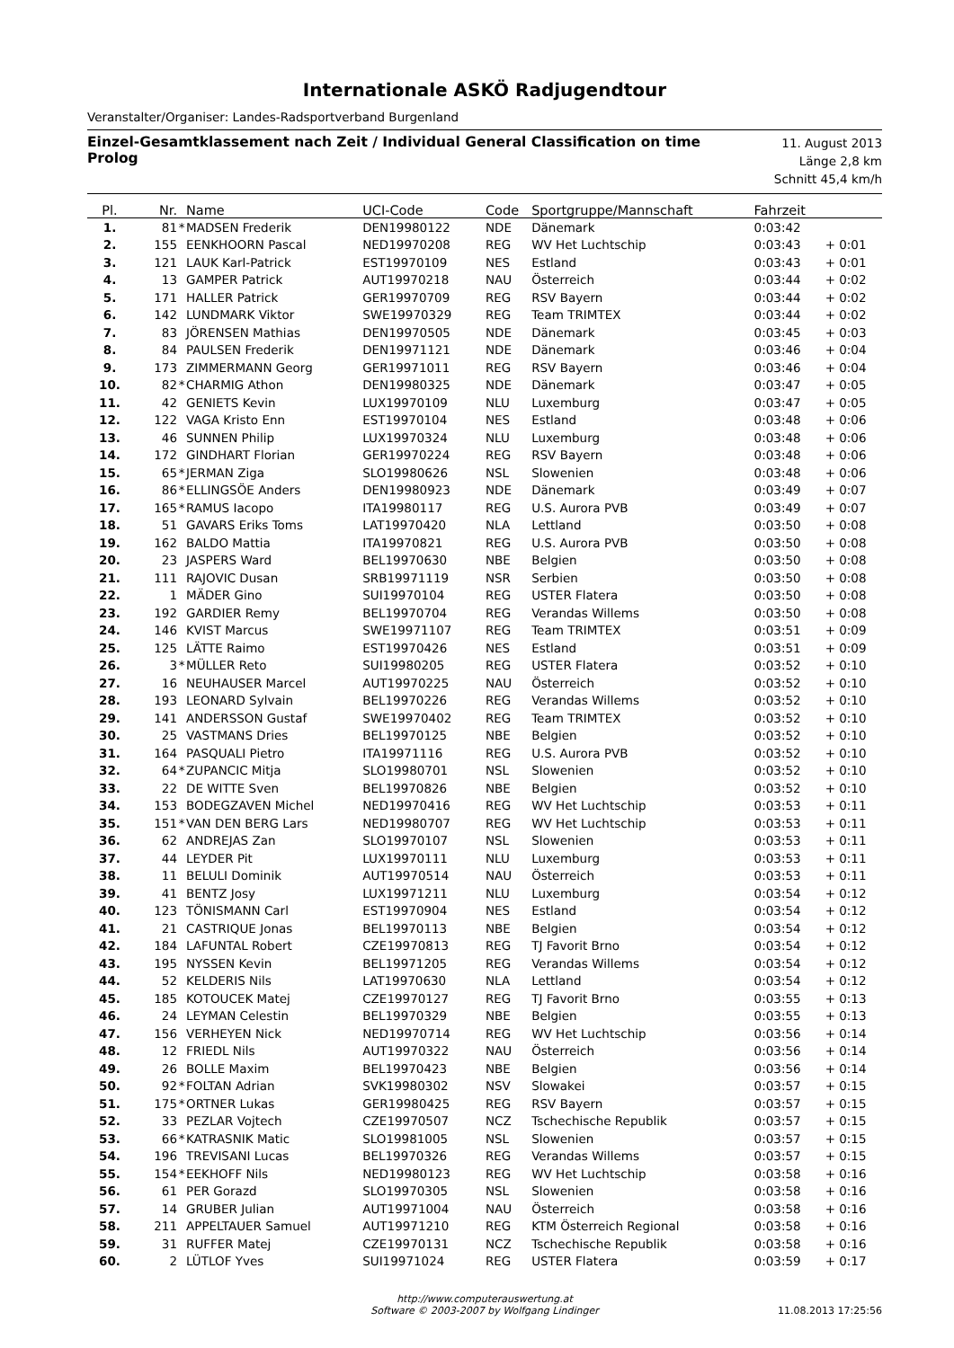Internationale ASKÖ Radjugendtour
Veranstalter/Organiser: Landes-Radsportverband Burgenland
Einzel-Gesamtklassement nach Zeit / Individual General Classification on time
Prolog
11. August 2013
Länge 2,8 km
Schnitt 45,4 km/h
| Pl. | Nr. | | Name | UCI-Code | Code | Sportgruppe/Mannschaft | Fahrzeit | |
| --- | --- | --- | --- | --- | --- | --- | --- | --- |
| 1. | 81 | * | MADSEN Frederik | DEN19980122 | NDE | Dänemark | 0:03:42 | |
| 2. | 155 | | EENKHOORN Pascal | NED19970208 | REG | WV Het Luchtschip | 0:03:43 | + 0:01 |
| 3. | 121 | | LAUK Karl-Patrick | EST19970109 | NES | Estland | 0:03:43 | + 0:01 |
| 4. | 13 | | GAMPER Patrick | AUT19970218 | NAU | Österreich | 0:03:44 | + 0:02 |
| 5. | 171 | | HALLER Patrick | GER19970709 | REG | RSV Bayern | 0:03:44 | + 0:02 |
| 6. | 142 | | LUNDMARK Viktor | SWE19970329 | REG | Team TRIMTEX | 0:03:44 | + 0:02 |
| 7. | 83 | | JÖRENSEN Mathias | DEN19970505 | NDE | Dänemark | 0:03:45 | + 0:03 |
| 8. | 84 | | PAULSEN Frederik | DEN19971121 | NDE | Dänemark | 0:03:46 | + 0:04 |
| 9. | 173 | | ZIMMERMANN Georg | GER19971011 | REG | RSV Bayern | 0:03:46 | + 0:04 |
| 10. | 82 | * | CHARMIG Athon | DEN19980325 | NDE | Dänemark | 0:03:47 | + 0:05 |
| 11. | 42 | | GENIETS Kevin | LUX19970109 | NLU | Luxemburg | 0:03:47 | + 0:05 |
| 12. | 122 | | VAGA Kristo Enn | EST19970104 | NES | Estland | 0:03:48 | + 0:06 |
| 13. | 46 | | SUNNEN Philip | LUX19970324 | NLU | Luxemburg | 0:03:48 | + 0:06 |
| 14. | 172 | | GINDHART Florian | GER19970224 | REG | RSV Bayern | 0:03:48 | + 0:06 |
| 15. | 65 | * | JERMAN Ziga | SLO19980626 | NSL | Slowenien | 0:03:48 | + 0:06 |
| 16. | 86 | * | ELLINGSÖE Anders | DEN19980923 | NDE | Dänemark | 0:03:49 | + 0:07 |
| 17. | 165 | * | RAMUS Iacopo | ITA19980117 | REG | U.S. Aurora PVB | 0:03:49 | + 0:07 |
| 18. | 51 | | GAVARS Eriks Toms | LAT19970420 | NLA | Lettland | 0:03:50 | + 0:08 |
| 19. | 162 | | BALDO Mattia | ITA19970821 | REG | U.S. Aurora PVB | 0:03:50 | + 0:08 |
| 20. | 23 | | JASPERS Ward | BEL19970630 | NBE | Belgien | 0:03:50 | + 0:08 |
| 21. | 111 | | RAJOVIC Dusan | SRB19971119 | NSR | Serbien | 0:03:50 | + 0:08 |
| 22. | 1 | | MÄDER Gino | SUI19970104 | REG | USTER Flatera | 0:03:50 | + 0:08 |
| 23. | 192 | | GARDIER Remy | BEL19970704 | REG | Verandas Willems | 0:03:50 | + 0:08 |
| 24. | 146 | | KVIST Marcus | SWE19971107 | REG | Team TRIMTEX | 0:03:51 | + 0:09 |
| 25. | 125 | | LÄTTE Raimo | EST19970426 | NES | Estland | 0:03:51 | + 0:09 |
| 26. | 3 | * | MÜLLER Reto | SUI19980205 | REG | USTER Flatera | 0:03:52 | + 0:10 |
| 27. | 16 | | NEUHAUSER Marcel | AUT19970225 | NAU | Österreich | 0:03:52 | + 0:10 |
| 28. | 193 | | LEONARD Sylvain | BEL19970226 | REG | Verandas Willems | 0:03:52 | + 0:10 |
| 29. | 141 | | ANDERSSON Gustaf | SWE19970402 | REG | Team TRIMTEX | 0:03:52 | + 0:10 |
| 30. | 25 | | VASTMANS Dries | BEL19970125 | NBE | Belgien | 0:03:52 | + 0:10 |
| 31. | 164 | | PASQUALI Pietro | ITA19971116 | REG | U.S. Aurora PVB | 0:03:52 | + 0:10 |
| 32. | 64 | * | ZUPANCIC Mitja | SLO19980701 | NSL | Slowenien | 0:03:52 | + 0:10 |
| 33. | 22 | | DE WITTE Sven | BEL19970826 | NBE | Belgien | 0:03:52 | + 0:10 |
| 34. | 153 | | BODEGZAVEN Michel | NED19970416 | REG | WV Het Luchtschip | 0:03:53 | + 0:11 |
| 35. | 151 | * | VAN DEN BERG Lars | NED19980707 | REG | WV Het Luchtschip | 0:03:53 | + 0:11 |
| 36. | 62 | | ANDREJAS Zan | SLO19970107 | NSL | Slowenien | 0:03:53 | + 0:11 |
| 37. | 44 | | LEYDER Pit | LUX19970111 | NLU | Luxemburg | 0:03:53 | + 0:11 |
| 38. | 11 | | BELULI Dominik | AUT19970514 | NAU | Österreich | 0:03:53 | + 0:11 |
| 39. | 41 | | BENTZ Josy | LUX19971211 | NLU | Luxemburg | 0:03:54 | + 0:12 |
| 40. | 123 | | TÖNISMANN Carl | EST19970904 | NES | Estland | 0:03:54 | + 0:12 |
| 41. | 21 | | CASTRIQUE Jonas | BEL19970113 | NBE | Belgien | 0:03:54 | + 0:12 |
| 42. | 184 | | LAFUNTAL Robert | CZE19970813 | REG | TJ Favorit Brno | 0:03:54 | + 0:12 |
| 43. | 195 | | NYSSEN Kevin | BEL19971205 | REG | Verandas Willems | 0:03:54 | + 0:12 |
| 44. | 52 | | KELDERIS Nils | LAT19970630 | NLA | Lettland | 0:03:54 | + 0:12 |
| 45. | 185 | | KOTOUCEK Matej | CZE19970127 | REG | TJ Favorit Brno | 0:03:55 | + 0:13 |
| 46. | 24 | | LEYMAN Celestin | BEL19970329 | NBE | Belgien | 0:03:55 | + 0:13 |
| 47. | 156 | | VERHEYEN Nick | NED19970714 | REG | WV Het Luchtschip | 0:03:56 | + 0:14 |
| 48. | 12 | | FRIEDL Nils | AUT19970322 | NAU | Österreich | 0:03:56 | + 0:14 |
| 49. | 26 | | BOLLE Maxim | BEL19970423 | NBE | Belgien | 0:03:56 | + 0:14 |
| 50. | 92 | * | FOLTAN Adrian | SVK19980302 | NSV | Slowakei | 0:03:57 | + 0:15 |
| 51. | 175 | * | ORTNER Lukas | GER19980425 | REG | RSV Bayern | 0:03:57 | + 0:15 |
| 52. | 33 | | PEZLAR Vojtech | CZE19970507 | NCZ | Tschechische Republik | 0:03:57 | + 0:15 |
| 53. | 66 | * | KATRASNIK Matic | SLO19981005 | NSL | Slowenien | 0:03:57 | + 0:15 |
| 54. | 196 | | TREVISANI Lucas | BEL19970326 | REG | Verandas Willems | 0:03:57 | + 0:15 |
| 55. | 154 | * | EEKHOFF Nils | NED19980123 | REG | WV Het Luchtschip | 0:03:58 | + 0:16 |
| 56. | 61 | | PER Gorazd | SLO19970305 | NSL | Slowenien | 0:03:58 | + 0:16 |
| 57. | 14 | | GRUBER Julian | AUT19971004 | NAU | Österreich | 0:03:58 | + 0:16 |
| 58. | 211 | | APPELTAUER Samuel | AUT19971210 | REG | KTM Österreich Regional | 0:03:58 | + 0:16 |
| 59. | 31 | | RUFFER Matej | CZE19970131 | NCZ | Tschechische Republik | 0:03:58 | + 0:16 |
| 60. | 2 | | LÜTLOF Yves | SUI19971024 | REG | USTER Flatera | 0:03:59 | + 0:17 |
http://www.computerauswertung.at
Software © 2003-2007 by Wolfgang Lindinger
11.08.2013 17:25:56